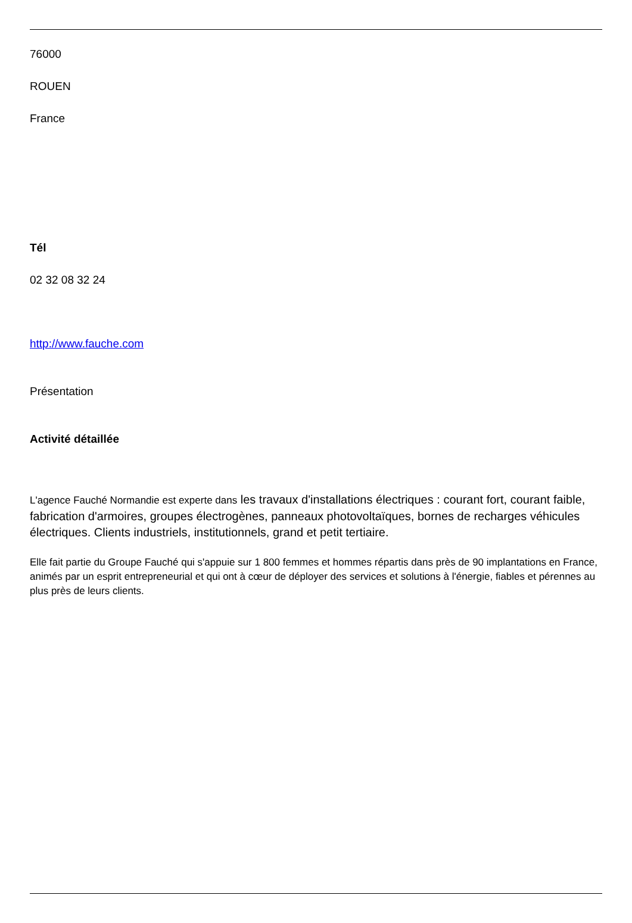76000
ROUEN
France
Tél
02 32 08 32 24
http://www.fauche.com
Présentation
Activité détaillée
L'agence Fauché Normandie est experte dans les travaux d'installations électriques : courant fort, courant faible, fabrication d'armoires, groupes électrogènes, panneaux photovoltaïques, bornes de recharges véhicules électriques. Clients industriels, institutionnels, grand et petit tertiaire.
Elle fait partie du Groupe Fauché qui s'appuie sur 1 800 femmes et hommes répartis dans près de 90 implantations en France, animés par un esprit entrepreneurial et qui ont à cœur de déployer des services et solutions à l'énergie, fiables et pérennes au plus près de leurs clients.